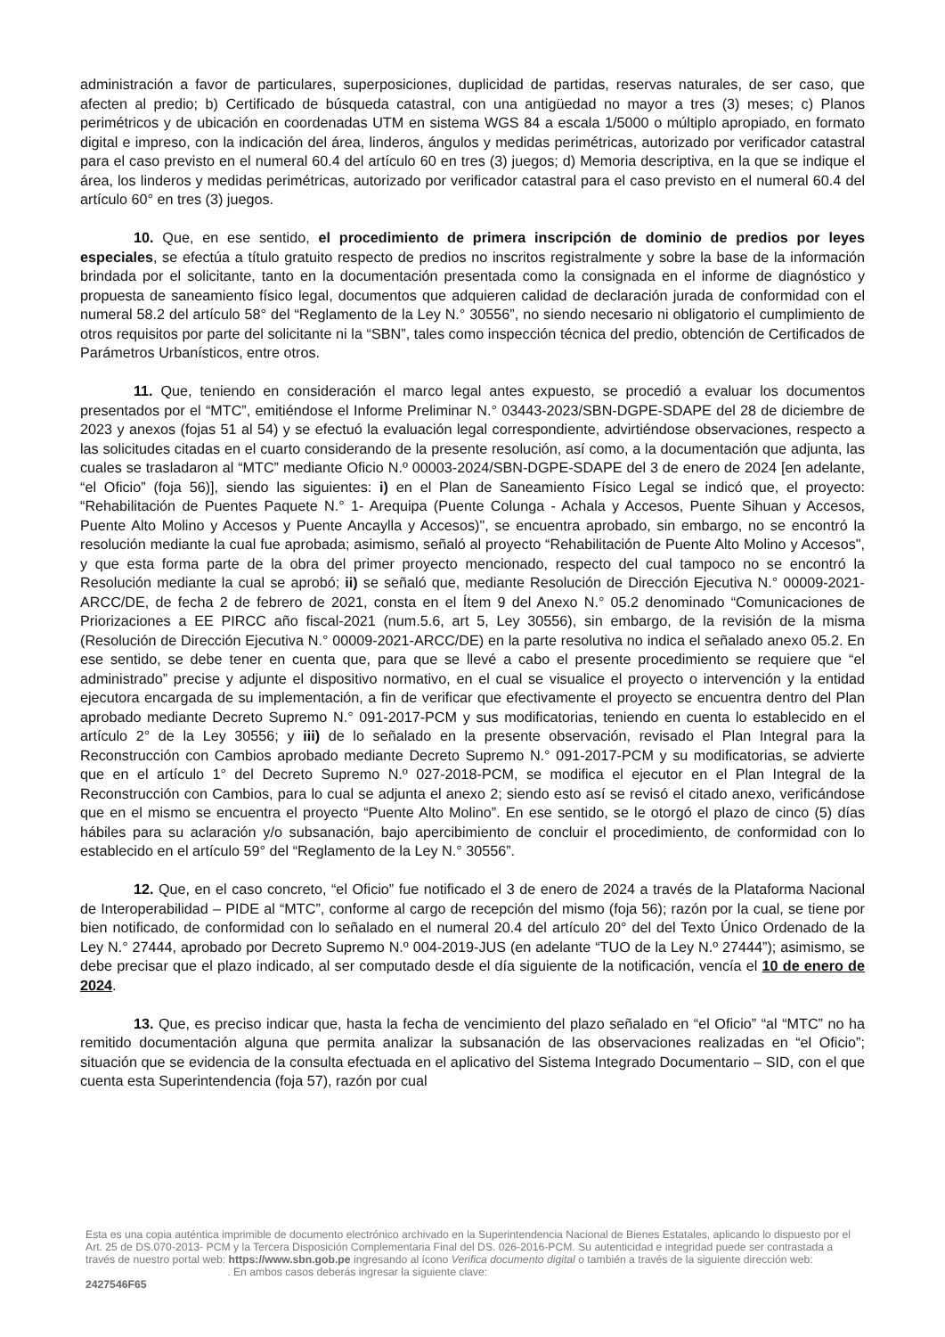administración a favor de particulares, superposiciones, duplicidad de partidas, reservas naturales, de ser caso, que afecten al predio; b) Certificado de búsqueda catastral, con una antigüedad no mayor a tres (3) meses; c) Planos perimétricos y de ubicación en coordenadas UTM en sistema WGS 84 a escala 1/5000 o múltiplo apropiado, en formato digital e impreso, con la indicación del área, linderos, ángulos y medidas perimétricas, autorizado por verificador catastral para el caso previsto en el numeral 60.4 del artículo 60 en tres (3) juegos; d) Memoria descriptiva, en la que se indique el área, los linderos y medidas perimétricas, autorizado por verificador catastral para el caso previsto en el numeral 60.4 del artículo 60° en tres (3) juegos.
10. Que, en ese sentido, el procedimiento de primera inscripción de dominio de predios por leyes especiales, se efectúa a título gratuito respecto de predios no inscritos registralmente y sobre la base de la información brindada por el solicitante, tanto en la documentación presentada como la consignada en el informe de diagnóstico y propuesta de saneamiento físico legal, documentos que adquieren calidad de declaración jurada de conformidad con el numeral 58.2 del artículo 58° del “Reglamento de la Ley N.° 30556”, no siendo necesario ni obligatorio el cumplimiento de otros requisitos por parte del solicitante ni la “SBN”, tales como inspección técnica del predio, obtención de Certificados de Parámetros Urbanísticos, entre otros.
11. Que, teniendo en consideración el marco legal antes expuesto, se procedió a evaluar los documentos presentados por el “MTC”, emitiéndose el Informe Preliminar N.° 03443-2023/SBN-DGPE-SDAPE del 28 de diciembre de 2023 y anexos (fojas 51 al 54) y se efectuó la evaluación legal correspondiente, advirtiéndose observaciones, respecto a las solicitudes citadas en el cuarto considerando de la presente resolución, así como, a la documentación que adjunta, las cuales se trasladaron al “MTC” mediante Oficio N.º 00003-2024/SBN-DGPE-SDAPE del 3 de enero de 2024 [en adelante, “el Oficio” (foja 56)], siendo las siguientes: i) en el Plan de Saneamiento Físico Legal se indicó que, el proyecto: “Rehabilitación de Puentes Paquete N.° 1- Arequipa (Puente Colunga - Achala y Accesos, Puente Sihuan y Accesos, Puente Alto Molino y Accesos y Puente Ancaylla y Accesos)", se encuentra aprobado, sin embargo, no se encontró la resolución mediante la cual fue aprobada; asimismo, señaló al proyecto “Rehabilitación de Puente Alto Molino y Accesos", y que esta forma parte de la obra del primer proyecto mencionado, respecto del cual tampoco no se encontró la Resolución mediante la cual se aprobó; ii) se señaló que, mediante Resolución de Dirección Ejecutiva N.° 00009-2021-ARCC/DE, de fecha 2 de febrero de 2021, consta en el Ítem 9 del Anexo N.° 05.2 denominado “Comunicaciones de Priorizaciones a EE PIRCC año fiscal-2021 (num.5.6, art 5, Ley 30556), sin embargo, de la revisión de la misma (Resolución de Dirección Ejecutiva N.° 00009-2021-ARCC/DE) en la parte resolutiva no indica el señalado anexo 05.2. En ese sentido, se debe tener en cuenta que, para que se llevé a cabo el presente procedimiento se requiere que “el administrado” precise y adjunte el dispositivo normativo, en el cual se visualice el proyecto o intervención y la entidad ejecutora encargada de su implementación, a fin de verificar que efectivamente el proyecto se encuentra dentro del Plan aprobado mediante Decreto Supremo N.° 091-2017-PCM y sus modificatorias, teniendo en cuenta lo establecido en el artículo 2° de la Ley 30556; y iii) de lo señalado en la presente observación, revisado el Plan Integral para la Reconstrucción con Cambios aprobado mediante Decreto Supremo N.° 091-2017-PCM y su modificatorias, se advierte que en el artículo 1° del Decreto Supremo N.º 027-2018-PCM, se modifica el ejecutor en el Plan Integral de la Reconstrucción con Cambios, para lo cual se adjunta el anexo 2; siendo esto así se revisó el citado anexo, verificándose que en el mismo se encuentra el proyecto “Puente Alto Molino”. En ese sentido, se le otorgó el plazo de cinco (5) días hábiles para su aclaración y/o subsanación, bajo apercibimiento de concluir el procedimiento, de conformidad con lo establecido en el artículo 59° del “Reglamento de la Ley N.° 30556”.
12. Que, en el caso concreto, “el Oficio” fue notificado el 3 de enero de 2024 a través de la Plataforma Nacional de Interoperabilidad – PIDE al “MTC”, conforme al cargo de recepción del mismo (foja 56); razón por la cual, se tiene por bien notificado, de conformidad con lo señalado en el numeral 20.4 del artículo 20° del del Texto Único Ordenado de la Ley N.° 27444, aprobado por Decreto Supremo N.º 004-2019-JUS (en adelante “TUO de la Ley N.º 27444”); asimismo, se debe precisar que el plazo indicado, al ser computado desde el día siguiente de la notificación, vencía el 10 de enero de 2024.
13. Que, es preciso indicar que, hasta la fecha de vencimiento del plazo señalado en “el Oficio” “al “MTC” no ha remitido documentación alguna que permita analizar la subsanación de las observaciones realizadas en “el Oficio”; situación que se evidencia de la consulta efectuada en el aplicativo del Sistema Integrado Documentario – SID, con el que cuenta esta Superintendencia (foja 57), razón por cual
Esta es una copia auténtica imprimible de documento electrónico archivado en la Superintendencia Nacional de Bienes Estatales, aplicando lo dispuesto por el Art. 25 de DS.070-2013- PCM y la Tercera Disposición Complementaria Final del DS. 026-2016-PCM. Su autenticidad e integridad puede ser contrastada a través de nuestro portal web: https://www.sbn.gob.pe ingresando al ícono Verifica documento digital o también a través de la siguiente dirección web: . En ambos casos deberás ingresar la siguiente clave:
2427546F65